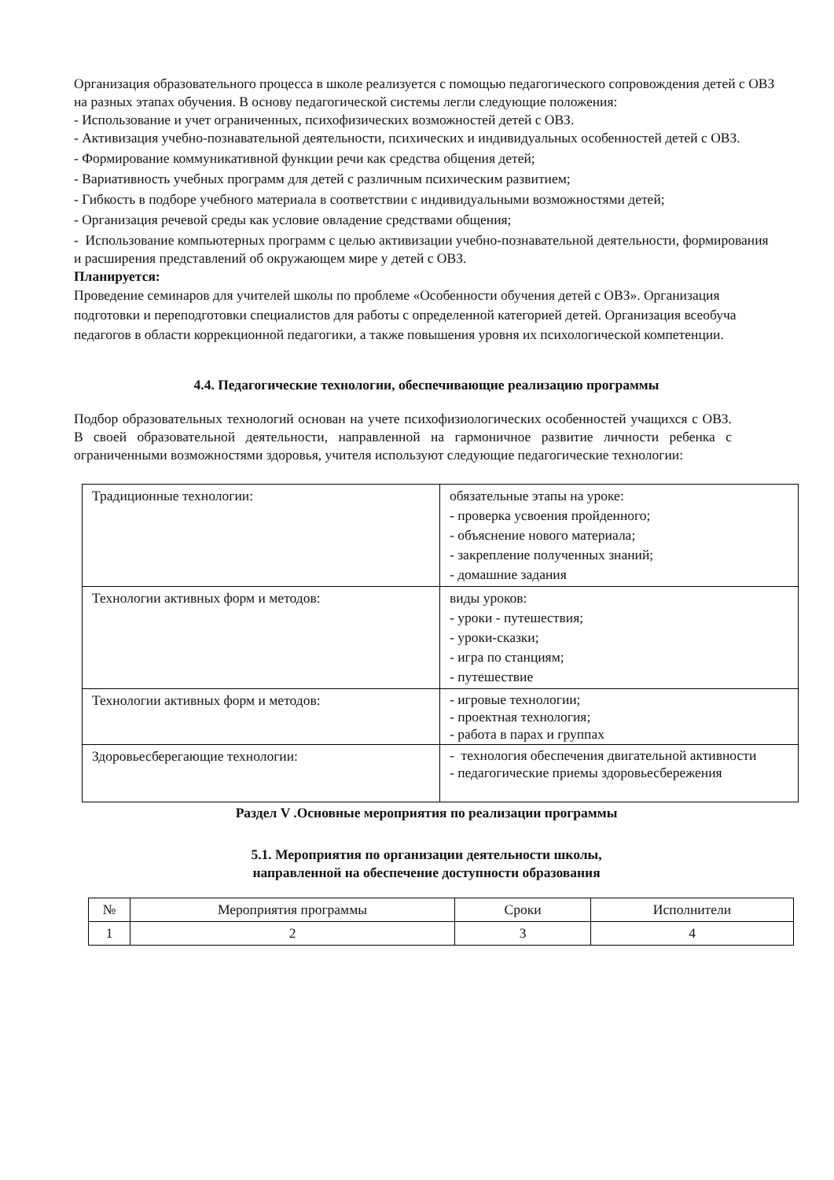Организация образовательного процесса в школе реализуется с помощью педагогического сопровождения детей с ОВЗ на разных этапах обучения. В основу педагогической системы легли следующие положения:
- Использование и учет ограниченных, психофизических возможностей детей с ОВЗ.
- Активизация учебно-познавательной деятельности, психических и индивидуальных особенностей детей с ОВЗ.
- Формирование коммуникативной функции речи как средства общения детей;
- Вариативность учебных программ для детей с различным психическим развитием;
- Гибкость в подборе учебного материала в соответствии с индивидуальными возможностями детей;
- Организация речевой среды как условие овладение средствами общения;
- Использование компьютерных программ с целью активизации учебно-познавательной деятельности, формирования и расширения представлений об окружающем мире у детей с ОВЗ.
Планируется:
Проведение семинаров для учителей школы по проблеме «Особенности обучения детей с ОВЗ». Организация подготовки и переподготовки специалистов для работы с определенной категорией детей. Организация всеобуча педагогов в области коррекционной педагогики, а также повышения уровня их психологической компетенции.
4.4. Педагогические технологии, обеспечивающие реализацию программы
Подбор образовательных технологий основан на учете психофизиологических особенностей учащихся с ОВЗ. В своей образовательной деятельности, направленной на гармоничное развитие личности ребенка с ограниченными возможностями здоровья, учителя используют следующие педагогические технологии:
| Традиционные технологии: | обязательные этапы на уроке: - проверка усвоения пройденного; - объяснение нового материала; - закрепление полученных знаний; - домашние задания |
| Технологии активных форм и методов: | виды уроков: - уроки - путешествия; - уроки-сказки; - игра по станциям; - путешествие |
| Технологии активных форм и методов: | - игровые технологии; - проектная технология; - работа в парах и группах |
| Здоровьесберегающие технологии: | - технология обеспечения двигательной активности - педагогические приемы здоровьесбережения |
Раздел V .Основные мероприятия по реализации программы
5.1. Мероприятия по организации деятельности школы,
направленной на обеспечение доступности образования
| № | Мероприятия программы | Сроки | Исполнители |
| 1 | 2 | 3 | 4 |